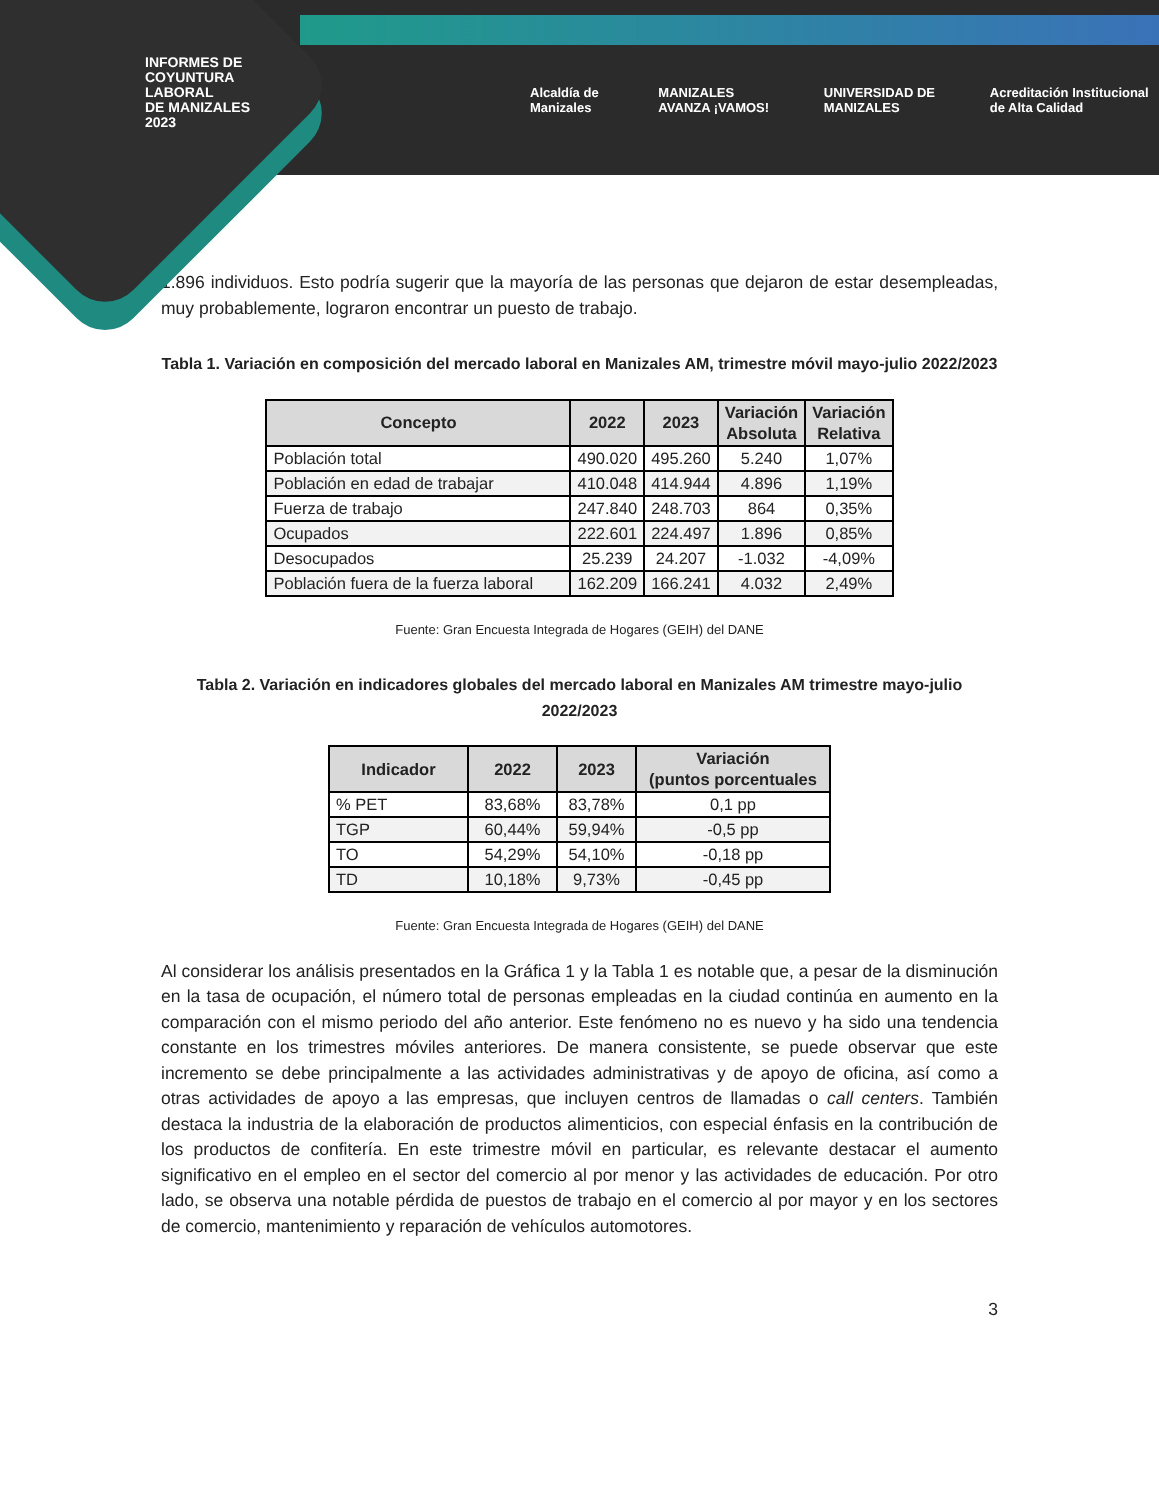INFORMES DE
COYUNTURA
LABORAL
DE MANIZALES
2023
Alcaldía de Manizales MANIZALES AVANZA ¡VAMOS! UNIVERSIDAD DE MANIZALES Acreditación Institucional de Alta Calidad
1.896 individuos. Esto podría sugerir que la mayoría de las personas que dejaron de estar desempleadas, muy probablemente, lograron encontrar un puesto de trabajo.
Tabla 1. Variación en composición del mercado laboral en Manizales AM, trimestre móvil mayo-julio 2022/2023
| Concepto | 2022 | 2023 | Variación Absoluta | Variación Relativa |
| --- | --- | --- | --- | --- |
| Población total | 490.020 | 495.260 | 5.240 | 1,07% |
| Población en edad de trabajar | 410.048 | 414.944 | 4.896 | 1,19% |
| Fuerza de trabajo | 247.840 | 248.703 | 864 | 0,35% |
| Ocupados | 222.601 | 224.497 | 1.896 | 0,85% |
| Desocupados | 25.239 | 24.207 | -1.032 | -4,09% |
| Población fuera de la fuerza laboral | 162.209 | 166.241 | 4.032 | 2,49% |
Fuente: Gran Encuesta Integrada de Hogares (GEIH) del DANE
Tabla 2. Variación en indicadores globales del mercado laboral en Manizales AM trimestre mayo-julio 2022/2023
| Indicador | 2022 | 2023 | Variación (puntos porcentuales |
| --- | --- | --- | --- |
| % PET | 83,68% | 83,78% | 0,1 pp |
| TGP | 60,44% | 59,94% | -0,5 pp |
| TO | 54,29% | 54,10% | -0,18 pp |
| TD | 10,18% | 9,73% | -0,45 pp |
Fuente: Gran Encuesta Integrada de Hogares (GEIH) del DANE
Al considerar los análisis presentados en la Gráfica 1 y la Tabla 1 es notable que, a pesar de la disminución en la tasa de ocupación, el número total de personas empleadas en la ciudad continúa en aumento en la comparación con el mismo periodo del año anterior. Este fenómeno no es nuevo y ha sido una tendencia constante en los trimestres móviles anteriores. De manera consistente, se puede observar que este incremento se debe principalmente a las actividades administrativas y de apoyo de oficina, así como a otras actividades de apoyo a las empresas, que incluyen centros de llamadas o call centers. También destaca la industria de la elaboración de productos alimenticios, con especial énfasis en la contribución de los productos de confitería. En este trimestre móvil en particular, es relevante destacar el aumento significativo en el empleo en el sector del comercio al por menor y las actividades de educación. Por otro lado, se observa una notable pérdida de puestos de trabajo en el comercio al por mayor y en los sectores de comercio, mantenimiento y reparación de vehículos automotores.
3